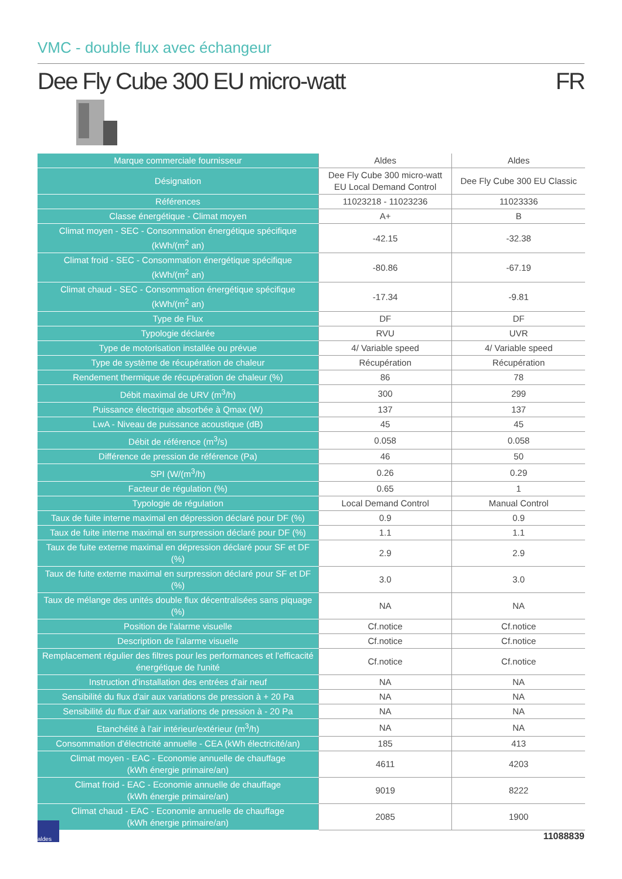VMC - double flux avec échangeur
Dee Fly Cube 300 EU micro-watt FR
| Marque commerciale fournisseur | Aldes | Aldes |
| Désignation | Dee Fly Cube 300 micro-watt EU Local Demand Control | Dee Fly Cube 300 EU Classic |
| Références | 11023218 - 11023236 | 11023336 |
| Classe énergétique - Climat moyen | A+ | B |
| Climat moyen - SEC - Consommation énergétique spécifique (kWh/(m<sup>2</sup> an) | -42.15 | -32.38 |
| Climat froid - SEC - Consommation énergétique spécifique (kWh/(m<sup>2</sup> an) | -80.86 | -67.19 |
| Climat chaud - SEC - Consommation énergétique spécifique (kWh/(m<sup>2</sup> an) | -17.34 | -9.81 |
| Type de Flux | DF | DF |
| Typologie déclarée | RVU | UVR |
| Type de motorisation installée ou prévue | 4/ Variable speed | 4/ Variable speed |
| Type de système de récupération de chaleur | Récupération | Récupération |
| Rendement thermique de récupération de chaleur (%) | 86 | 78 |
| Débit maximal de URV (m<sup>3</sup>/h) | 300 | 299 |
| Puissance électrique absorbée à Qmax (W) | 137 | 137 |
| LwA - Niveau de puissance acoustique (dB) | 45 | 45 |
| Débit de référence (m<sup>3</sup>/s) | 0.058 | 0.058 |
| Différence de pression de référence (Pa) | 46 | 50 |
| SPI (W/(m<sup>3</sup>/h) | 0.26 | 0.29 |
| Facteur de régulation (%) | 0.65 | 1 |
| Typologie de régulation | Local Demand Control | Manual Control |
| Taux de fuite interne maximal en dépression déclaré pour DF (%) | 0.9 | 0.9 |
| Taux de fuite interne maximal en surpression déclaré pour DF (%) | 1.1 | 1.1 |
| Taux de fuite externe maximal en dépression déclaré pour SF et DF (%) | 2.9 | 2.9 |
| Taux de fuite externe maximal en surpression déclaré pour SF et DF (%) | 3.0 | 3.0 |
| Taux de mélange des unités double flux décentralisées sans piquage (%) | NA | NA |
| Position de l'alarme visuelle | Cf.notice | Cf.notice |
| Description de l'alarme visuelle | Cf.notice | Cf.notice |
| Remplacement régulier des filtres pour les performances et l'efficacité énergétique de l'unité | Cf.notice | Cf.notice |
| Instruction d'installation des entrées d'air neuf | NA | NA |
| Sensibilité du flux d'air aux variations de pression à + 20 Pa | NA | NA |
| Sensibilité du flux d'air aux variations de pression à - 20 Pa | NA | NA |
| Etanchéité à l'air intérieur/extérieur (m<sup>3</sup>/h) | NA | NA |
| Consommation d'électricité annuelle - CEA (kWh électricité/an) | 185 | 413 |
| Climat moyen - EAC - Economie annuelle de chauffage (kWh énergie primaire/an) | 4611 | 4203 |
| Climat froid - EAC - Economie annuelle de chauffage (kWh énergie primaire/an) | 9019 | 8222 |
| Climat chaud - EAC - Economie annuelle de chauffage (kWh énergie primaire/an) | 2085 | 1900 |
aldes
11088839